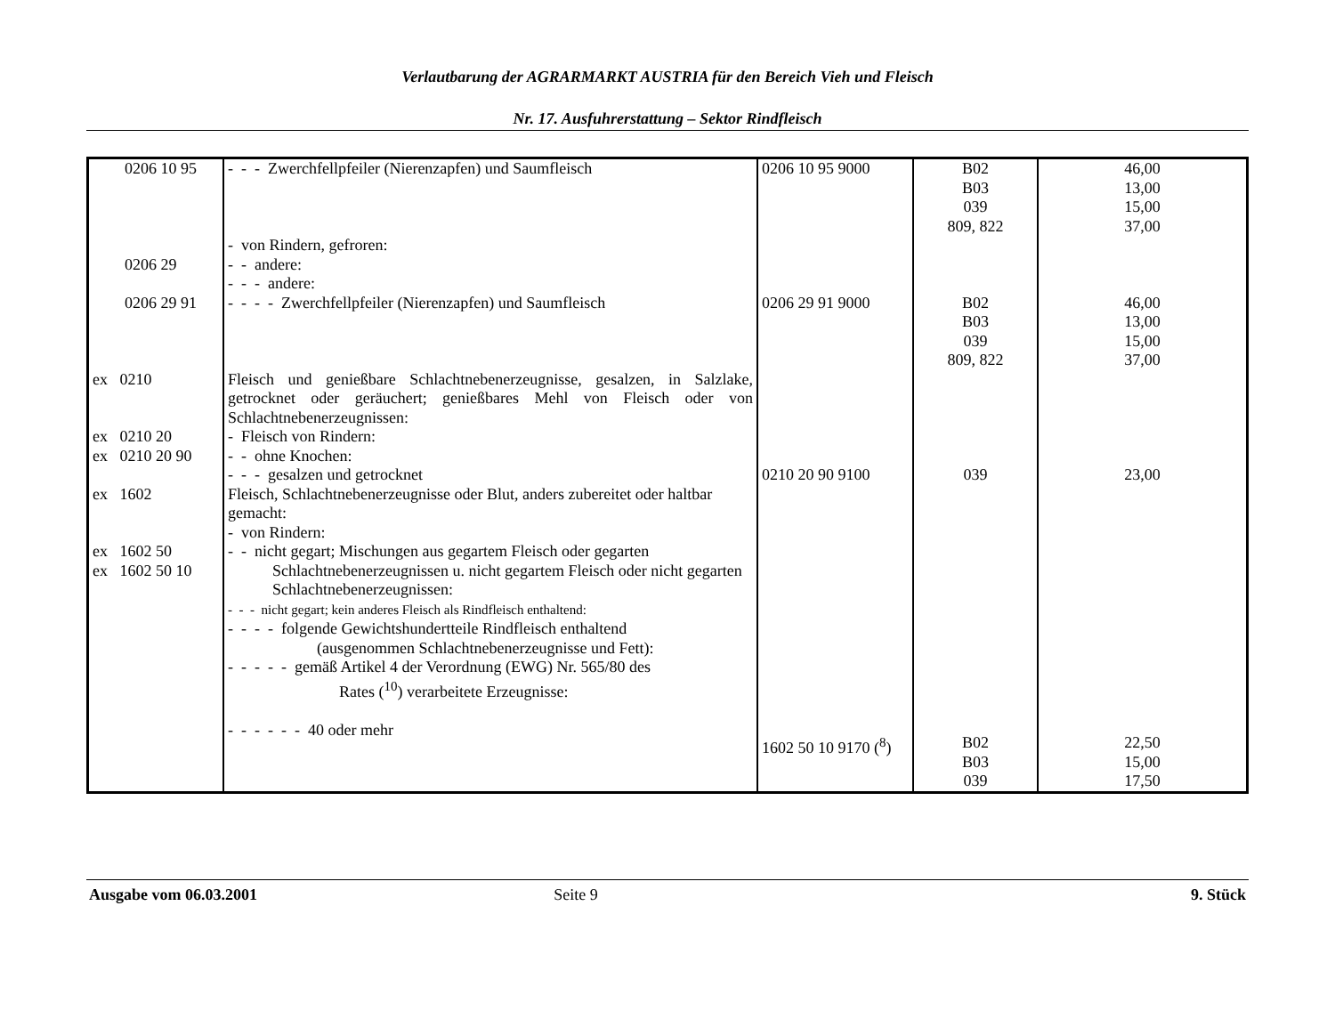Verlautbarung der AGRARMARKT AUSTRIA für den Bereich Vieh und Fleisch
Nr. 17. Ausfuhrerstattung – Sektor Rindfleisch
| 0206 10 95 | - - - Zwerchfellpfeiler (Nierenzapfen) und Saumfleisch | 0206 10 95 9000 | B02 B03 039 809, 822 | 46,00 13,00 15,00 37,00 |
| 0206 29 0206 29 91 | - von Rindern, gefroren: - - andere: - - - andere: - - - - Zwerchfellpfeiler (Nierenzapfen) und Saumfleisch | 0206 29 91 9000 | B02 B03 039 809, 822 | 46,00 13,00 15,00 37,00 |
| ex 0210 ex 0210 20 ex 0210 20 90 ex 1602 ex 1602 50 ex 1602 50 10 | Fleisch und genießbare Schlachtnebenerzeugnisse, gesalzen, in Salzlake, getrocknet oder geräuchert; genießbares Mehl von Fleisch oder von Schlachtnebenerzeugnissen: - Fleisch von Rindern: - - ohne Knochen: - - - gesalzen und getrocknet Fleisch, Schlachtnebenerzeugnisse oder Blut, anders zubereitet oder haltbar gemacht: - von Rindern: - - nicht gegart; Mischungen aus gegartem Fleisch oder gegarten Schlachtnebenerzeugnissen u. nicht gegartem Fleisch oder nicht gegarten Schlachtnebenerzeugnissen: - - - nicht gegart; kein anderes Fleisch als Rindfleisch enthaltend: - - - - folgende Gewichtshundertteile Rindfleisch enthaltend (ausgenommen Schlachtnebenerzeugnisse und Fett): - - - - - gemäß Artikel 4 der Verordnung (EWG) Nr. 565/80 des Rates (<sup>10</sup>) verarbeitete Erzeugnisse: - - - - - - 40 oder mehr | 0210 20 90 9100 1602 50 10 9170 (<sup>8</sup>) | 039 B02 B03 039 | 23,00 22,50 15,00 17,50 |
Ausgabe vom 06.03.2001 Seite 9 9. Stück